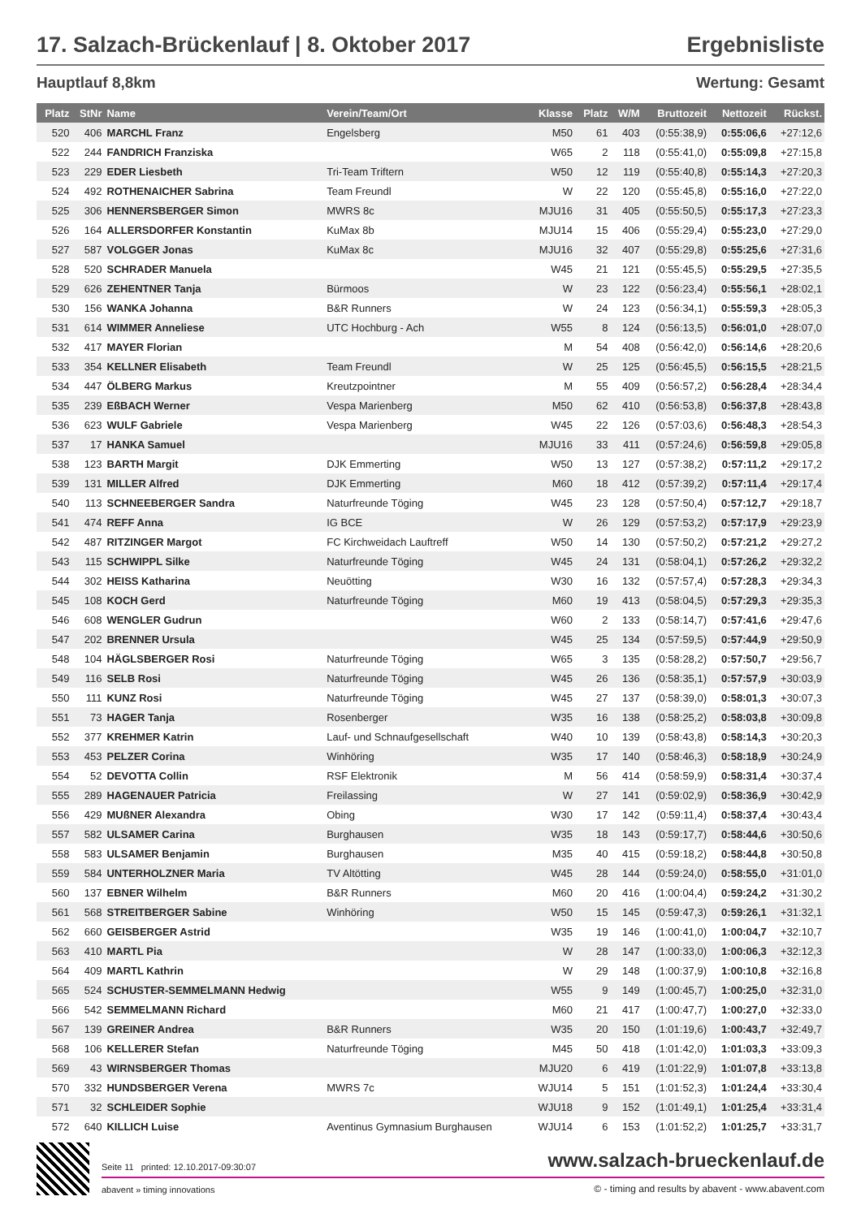17. Salzach-Brückenlauf | 8. Oktober 2017 Ergebnisliste
Hauptlauf 8,8km Wertung: Gesamt
| Platz | StNr | Name | Verein/Team/Ort | Klasse | Platz | W/M | Bruttozeit | Nettozeit | Rückst. |
| --- | --- | --- | --- | --- | --- | --- | --- | --- | --- |
| 520 | 406 | MARCHL Franz | Engelsberg | M50 | 61 | 403 | (0:55:38,9) | 0:55:06,6 | +27:12,6 |
| 522 | 244 | FANDRICH Franziska | | W65 | 2 | 118 | (0:55:41,0) | 0:55:09,8 | +27:15,8 |
| 523 | 229 | EDER Liesbeth | Tri-Team Triftern | W50 | 12 | 119 | (0:55:40,8) | 0:55:14,3 | +27:20,3 |
| 524 | 492 | ROTHENAICHER Sabrina | Team Freundl | W | 22 | 120 | (0:55:45,8) | 0:55:16,0 | +27:22,0 |
| 525 | 306 | HENNERSBERGER Simon | MWRS 8c | MJU16 | 31 | 405 | (0:55:50,5) | 0:55:17,3 | +27:23,3 |
| 526 | 164 | ALLERSDORFER Konstantin | KuMax 8b | MJU14 | 15 | 406 | (0:55:29,4) | 0:55:23,0 | +27:29,0 |
| 527 | 587 | VOLGGER Jonas | KuMax 8c | MJU16 | 32 | 407 | (0:55:29,8) | 0:55:25,6 | +27:31,6 |
| 528 | 520 | SCHRADER Manuela | | W45 | 21 | 121 | (0:55:45,5) | 0:55:29,5 | +27:35,5 |
| 529 | 626 | ZEHENTNER Tanja | Bürmoos | W | 23 | 122 | (0:56:23,4) | 0:55:56,1 | +28:02,1 |
| 530 | 156 | WANKA Johanna | B&R Runners | W | 24 | 123 | (0:56:34,1) | 0:55:59,3 | +28:05,3 |
| 531 | 614 | WIMMER Anneliese | UTC Hochburg - Ach | W55 | 8 | 124 | (0:56:13,5) | 0:56:01,0 | +28:07,0 |
| 532 | 417 | MAYER Florian | | M | 54 | 408 | (0:56:42,0) | 0:56:14,6 | +28:20,6 |
| 533 | 354 | KELLNER Elisabeth | Team Freundl | W | 25 | 125 | (0:56:45,5) | 0:56:15,5 | +28:21,5 |
| 534 | 447 | ÖLBERG Markus | Kreutzpointner | M | 55 | 409 | (0:56:57,2) | 0:56:28,4 | +28:34,4 |
| 535 | 239 | EßBACH Werner | Vespa Marienberg | M50 | 62 | 410 | (0:56:53,8) | 0:56:37,8 | +28:43,8 |
| 536 | 623 | WULF Gabriele | Vespa Marienberg | W45 | 22 | 126 | (0:57:03,6) | 0:56:48,3 | +28:54,3 |
| 537 | 17 | HANKA Samuel | | MJU16 | 33 | 411 | (0:57:24,6) | 0:56:59,8 | +29:05,8 |
| 538 | 123 | BARTH Margit | DJK Emmerting | W50 | 13 | 127 | (0:57:38,2) | 0:57:11,2 | +29:17,2 |
| 539 | 131 | MILLER Alfred | DJK Emmerting | M60 | 18 | 412 | (0:57:39,2) | 0:57:11,4 | +29:17,4 |
| 540 | 113 | SCHNEEBERGER Sandra | Naturfreunde Töging | W45 | 23 | 128 | (0:57:50,4) | 0:57:12,7 | +29:18,7 |
| 541 | 474 | REFF Anna | IG BCE | W | 26 | 129 | (0:57:53,2) | 0:57:17,9 | +29:23,9 |
| 542 | 487 | RITZINGER Margot | FC Kirchweidach Lauftreff | W50 | 14 | 130 | (0:57:50,2) | 0:57:21,2 | +29:27,2 |
| 543 | 115 | SCHWIPPL Silke | Naturfreunde Töging | W45 | 24 | 131 | (0:58:04,1) | 0:57:26,2 | +29:32,2 |
| 544 | 302 | HEISS Katharina | Neuötting | W30 | 16 | 132 | (0:57:57,4) | 0:57:28,3 | +29:34,3 |
| 545 | 108 | KOCH Gerd | Naturfreunde Töging | M60 | 19 | 413 | (0:58:04,5) | 0:57:29,3 | +29:35,3 |
| 546 | 608 | WENGLER Gudrun | | W60 | 2 | 133 | (0:58:14,7) | 0:57:41,6 | +29:47,6 |
| 547 | 202 | BRENNER Ursula | | W45 | 25 | 134 | (0:57:59,5) | 0:57:44,9 | +29:50,9 |
| 548 | 104 | HÄGLSBERGER Rosi | Naturfreunde Töging | W65 | 3 | 135 | (0:58:28,2) | 0:57:50,7 | +29:56,7 |
| 549 | 116 | SELB Rosi | Naturfreunde Töging | W45 | 26 | 136 | (0:58:35,1) | 0:57:57,9 | +30:03,9 |
| 550 | 111 | KUNZ Rosi | Naturfreunde Töging | W45 | 27 | 137 | (0:58:39,0) | 0:58:01,3 | +30:07,3 |
| 551 | 73 | HAGER Tanja | Rosenberger | W35 | 16 | 138 | (0:58:25,2) | 0:58:03,8 | +30:09,8 |
| 552 | 377 | KREHMER Katrin | Lauf- und Schnaufgesellschaft | W40 | 10 | 139 | (0:58:43,8) | 0:58:14,3 | +30:20,3 |
| 553 | 453 | PELZER Corina | Winhöring | W35 | 17 | 140 | (0:58:46,3) | 0:58:18,9 | +30:24,9 |
| 554 | 52 | DEVOTTA Collin | RSF Elektronik | M | 56 | 414 | (0:58:59,9) | 0:58:31,4 | +30:37,4 |
| 555 | 289 | HAGENAUER Patricia | Freilassing | W | 27 | 141 | (0:59:02,9) | 0:58:36,9 | +30:42,9 |
| 556 | 429 | MUßNER Alexandra | Obing | W30 | 17 | 142 | (0:59:11,4) | 0:58:37,4 | +30:43,4 |
| 557 | 582 | ULSAMER Carina | Burghausen | W35 | 18 | 143 | (0:59:17,7) | 0:58:44,6 | +30:50,6 |
| 558 | 583 | ULSAMER Benjamin | Burghausen | M35 | 40 | 415 | (0:59:18,2) | 0:58:44,8 | +30:50,8 |
| 559 | 584 | UNTERHOLZNER Maria | TV Altötting | W45 | 28 | 144 | (0:59:24,0) | 0:58:55,0 | +31:01,0 |
| 560 | 137 | EBNER Wilhelm | B&R Runners | M60 | 20 | 416 | (1:00:04,4) | 0:59:24,2 | +31:30,2 |
| 561 | 568 | STREITBERGER Sabine | Winhöring | W50 | 15 | 145 | (0:59:47,3) | 0:59:26,1 | +31:32,1 |
| 562 | 660 | GEISBERGER Astrid | | W35 | 19 | 146 | (1:00:41,0) | 1:00:04,7 | +32:10,7 |
| 563 | 410 | MARTL Pia | | W | 28 | 147 | (1:00:33,0) | 1:00:06,3 | +32:12,3 |
| 564 | 409 | MARTL Kathrin | | W | 29 | 148 | (1:00:37,9) | 1:00:10,8 | +32:16,8 |
| 565 | 524 | SCHUSTER-SEMMELMANN Hedwig | | W55 | 9 | 149 | (1:00:45,7) | 1:00:25,0 | +32:31,0 |
| 566 | 542 | SEMMELMANN Richard | | M60 | 21 | 417 | (1:00:47,7) | 1:00:27,0 | +32:33,0 |
| 567 | 139 | GREINER Andrea | B&R Runners | W35 | 20 | 150 | (1:01:19,6) | 1:00:43,7 | +32:49,7 |
| 568 | 106 | KELLERER Stefan | Naturfreunde Töging | M45 | 50 | 418 | (1:01:42,0) | 1:01:03,3 | +33:09,3 |
| 569 | 43 | WIRNSBERGER Thomas | | MJU20 | 6 | 419 | (1:01:22,9) | 1:01:07,8 | +33:13,8 |
| 570 | 332 | HUNDSBERGER Verena | MWRS 7c | WJU14 | 5 | 151 | (1:01:52,3) | 1:01:24,4 | +33:30,4 |
| 571 | 32 | SCHLEIDER Sophie | | WJU18 | 9 | 152 | (1:01:49,1) | 1:01:25,4 | +33:31,4 |
| 572 | 640 | KILLICH Luise | Aventinus Gymnasium Burghausen | WJU14 | 6 | 153 | (1:01:52,2) | 1:01:25,7 | +33:31,7 |
Seite 11 printed: 12.10.2017-09:30:07 www.salzach-brueckenlauf.de
abavent » timing innovations © - timing and results by abavent - www.abavent.com